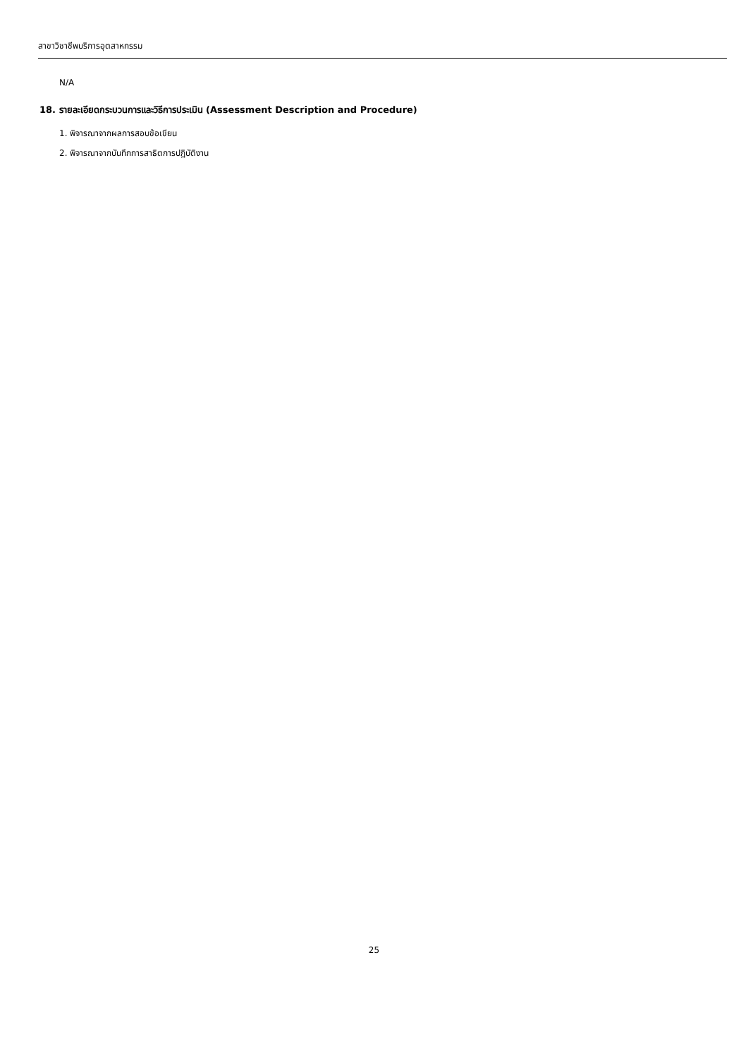สาขาวิชาชีพบริการอุตสาหกรรม
N/A
18. รายละเอียดกระบวนการและวิธีการประเมิน (Assessment Description and Procedure)
1. พิจารณาจากผลการสอบข้อเขียน
2. พิจารณาจากบันทึกการสาธิตการปฏิบัติงาน
25